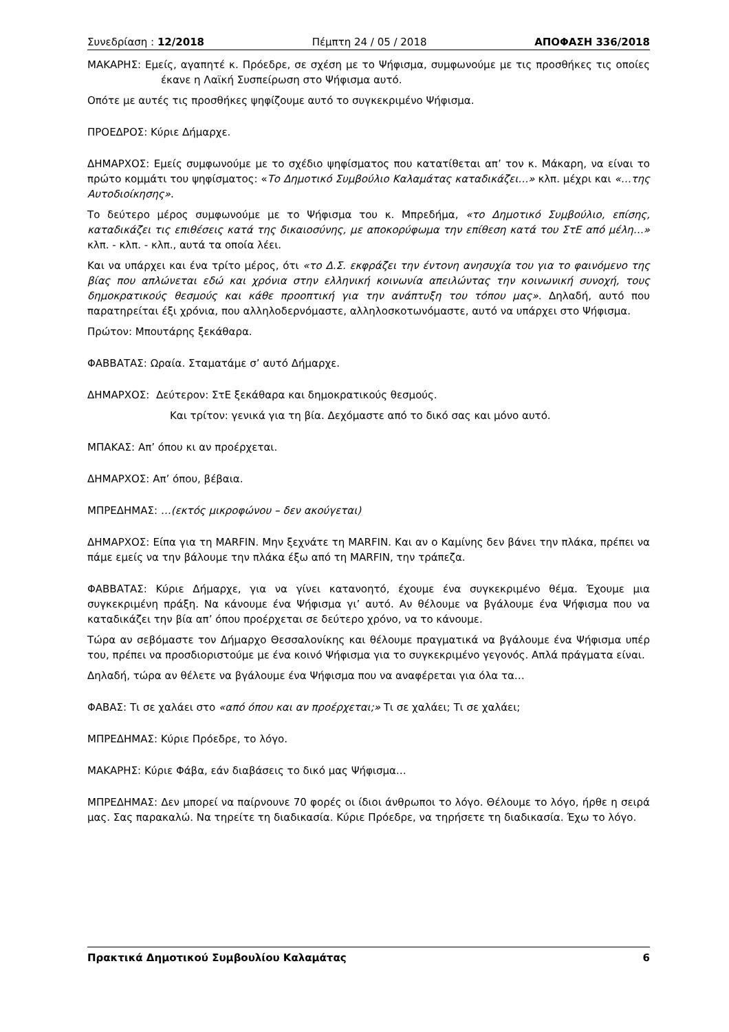Συνεδρίαση : 12/2018 Πέμπτη 24 / 05 / 2018 ΑΠΟΦΑΣΗ 336/2018
ΜΑΚΑΡΗΣ: Εμείς, αγαπητέ κ. Πρόεδρε, σε σχέση με το Ψήφισμα, συμφωνούμε με τις προσθήκες τις οποίες έκανε η Λαϊκή Συσπείρωση στο Ψήφισμα αυτό.
Οπότε με αυτές τις προσθήκες ψηφίζουμε αυτό το συγκεκριμένο Ψήφισμα.
ΠΡΟΕΔΡΟΣ: Κύριε Δήμαρχε.
ΔΗΜΑΡΧΟΣ: Εμείς συμφωνούμε με το σχέδιο ψηφίσματος που κατατίθεται απ’ τον κ. Μάκαρη, να είναι το πρώτο κομμάτι του ψηφίσματος: «Το Δημοτικό Συμβούλιο Καλαμάτας καταδικάζει…» κλπ. μέχρι και «…της Αυτοδιοίκησης».
Το δεύτερο μέρος συμφωνούμε με το Ψήφισμα του κ. Μπρεδήμα, «το Δημοτικό Συμβούλιο, επίσης, καταδικάζει τις επιθέσεις κατά της δικαιοσύνης, με αποκορύφωμα την επίθεση κατά του ΣτΕ από μέλη…» κλπ. - κλπ. - κλπ., αυτά τα οποία λέει.
Και να υπάρχει και ένα τρίτο μέρος, ότι «το Δ.Σ. εκφράζει την έντονη ανησυχία του για το φαινόμενο της βίας που απλώνεται εδώ και χρόνια στην ελληνική κοινωνία απειλώντας την κοινωνική συνοχή, τους δημοκρατικούς θεσμούς και κάθε προοπτική για την ανάπτυξη του τόπου μας». Δηλαδή, αυτό που παρατηρείται έξι χρόνια, που αλληλοδερνόμαστε, αλληλοσκοτωνόμαστε, αυτό να υπάρχει στο Ψήφισμα.
Πρώτον: Μπουτάρης ξεκάθαρα.
ΦΑΒΒΑΤΑΣ: Ωραία. Σταματάμε σ’ αυτό Δήμαρχε.
ΔΗΜΑΡΧΟΣ: Δεύτερον: ΣτΕ ξεκάθαρα και δημοκρατικούς θεσμούς.
Και τρίτον: γενικά για τη βία. Δεχόμαστε από το δικό σας και μόνο αυτό.
ΜΠΑΚΑΣ: Απ’ όπου κι αν προέρχεται.
ΔΗΜΑΡΧΟΣ: Απ’ όπου, βέβαια.
ΜΠΡΕΔΗΜΑΣ: …(εκτός μικροφώνου – δεν ακούγεται)
ΔΗΜΑΡΧΟΣ: Είπα για τη MARFIN. Μην ξεχνάτε τη MARFIN. Και αν ο Καμίνης δεν βάνει την πλάκα, πρέπει να πάμε εμείς να την βάλουμε την πλάκα έξω από τη MARFIN, την τράπεζα.
ΦΑΒΒΑΤΑΣ: Κύριε Δήμαρχε, για να γίνει κατανοητό, έχουμε ένα συγκεκριμένο θέμα. Έχουμε μια συγκεκριμένη πράξη. Να κάνουμε ένα Ψήφισμα γι’ αυτό. Αν θέλουμε να βγάλουμε ένα Ψήφισμα που να καταδικάζει την βία απ’ όπου προέρχεται σε δεύτερο χρόνο, να το κάνουμε.
Τώρα αν σεβόμαστε τον Δήμαρχο Θεσσαλονίκης και θέλουμε πραγματικά να βγάλουμε ένα Ψήφισμα υπέρ του, πρέπει να προσδιοριστούμε με ένα κοινό Ψήφισμα για το συγκεκριμένο γεγονός. Απλά πράγματα είναι.
Δηλαδή, τώρα αν θέλετε να βγάλουμε ένα Ψήφισμα που να αναφέρεται για όλα τα…
ΦΑΒΑΣ: Τι σε χαλάει στο «από όπου και αν προέρχεται;» Τι σε χαλάει; Τι σε χαλάει;
ΜΠΡΕΔΗΜΑΣ: Κύριε Πρόεδρε, το λόγο.
ΜΑΚΑΡΗΣ: Κύριε Φάβα, εάν διαβάσεις το δικό μας Ψήφισμα…
ΜΠΡΕΔΗΜΑΣ: Δεν μπορεί να παίρνουνε 70 φορές οι ίδιοι άνθρωποι το λόγο. Θέλουμε το λόγο, ήρθε η σειρά μας. Σας παρακαλώ. Να τηρείτε τη διαδικασία. Κύριε Πρόεδρε, να τηρήσετε τη διαδικασία. Έχω το λόγο.
Πρακτικά Δημοτικού Συμβουλίου Καλαμάτας 6